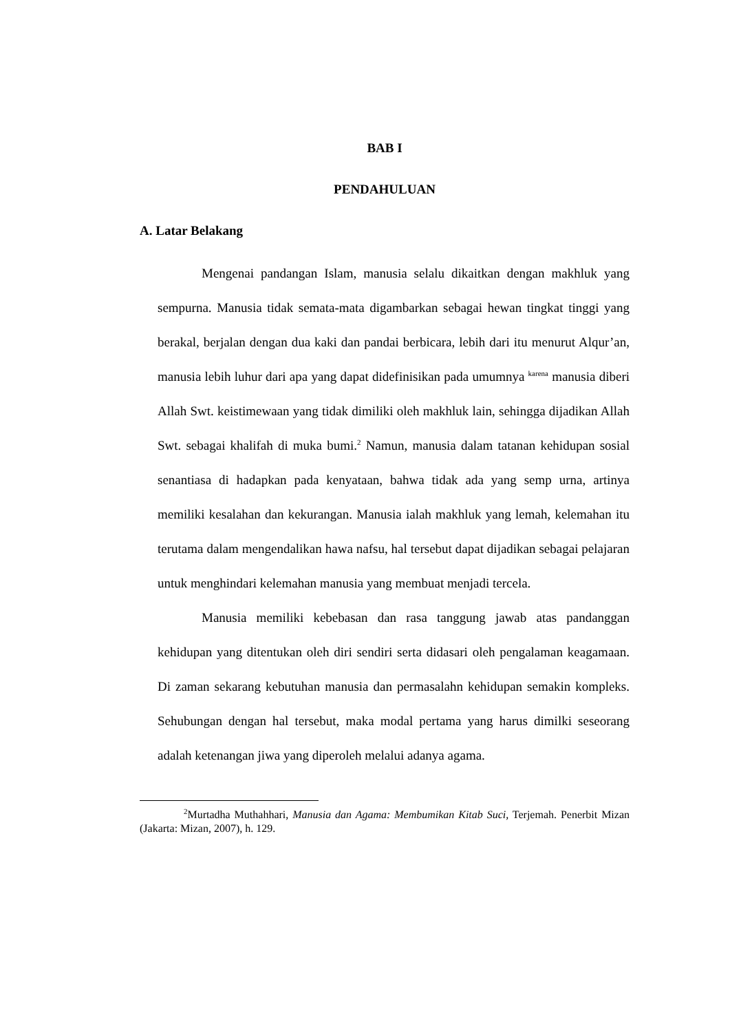BAB I
PENDAHULUAN
A. Latar Belakang
Mengenai pandangan Islam, manusia selalu dikaitkan dengan makhluk yang sempurna. Manusia tidak semata-mata digambarkan sebagai hewan tingkat tinggi yang berakal, berjalan dengan dua kaki dan pandai berbicara, lebih dari itu menurut Alqur’an, manusia lebih luhur dari apa yang dapat didefinisikan pada umumnya <sup>karena</sup> manusia diberi Allah Swt. keistimewaan yang tidak dimiliki oleh makhluk lain, sehingga dijadikan Allah Swt. sebagai khalifah di muka bumi.<sup>2</sup> Namun, manusia dalam tatanan kehidupan sosial senantiasa di hadapkan pada kenyataan, bahwa tidak ada yang semp urna, artinya memiliki kesalahan dan kekurangan. Manusia ialah makhluk yang lemah, kelemahan itu terutama dalam mengendalikan hawa nafsu, hal tersebut dapat dijadikan sebagai pelajaran untuk menghindari kelemahan manusia yang membuat menjadi tercela.
Manusia memiliki kebebasan dan rasa tanggung jawab atas pandanggan kehidupan yang ditentukan oleh diri sendiri serta didasari oleh pengalaman keagamaan. Di zaman sekarang kebutuhan manusia dan permasalahn kehidupan semakin kompleks. Sehubungan dengan hal tersebut, maka modal pertama yang harus dimilki seseorang adalah ketenangan jiwa yang diperoleh melalui adanya agama.
<sup>2</sup> Murtadha Muthahhari, Manusia dan Agama: Membumikan Kitab Suci, Terjemah. Penerbit Mizan (Jakarta: Mizan, 2007), h. 129.